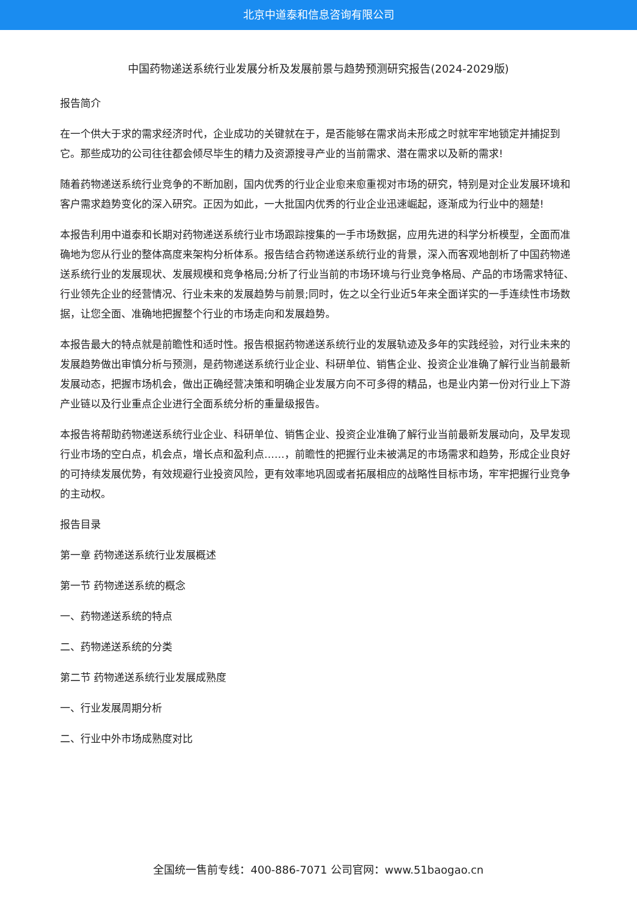北京中道泰和信息咨询有限公司
中国药物递送系统行业发展分析及发展前景与趋势预测研究报告(2024-2029版)
报告简介
在一个供大于求的需求经济时代，企业成功的关键就在于，是否能够在需求尚未形成之时就牢牢地锁定并捕捉到它。那些成功的公司往往都会倾尽毕生的精力及资源搜寻产业的当前需求、潜在需求以及新的需求!
随着药物递送系统行业竞争的不断加剧，国内优秀的行业企业愈来愈重视对市场的研究，特别是对企业发展环境和客户需求趋势变化的深入研究。正因为如此，一大批国内优秀的行业企业迅速崛起，逐渐成为行业中的翘楚!
本报告利用中道泰和长期对药物递送系统行业市场跟踪搜集的一手市场数据，应用先进的科学分析模型，全面而准确地为您从行业的整体高度来架构分析体系。报告结合药物递送系统行业的背景，深入而客观地剖析了中国药物递送系统行业的发展现状、发展规模和竞争格局;分析了行业当前的市场环境与行业竞争格局、产品的市场需求特征、行业领先企业的经营情况、行业未来的发展趋势与前景;同时，佐之以全行业近5年来全面详实的一手连续性市场数据，让您全面、准确地把握整个行业的市场走向和发展趋势。
本报告最大的特点就是前瞻性和适时性。报告根据药物递送系统行业的发展轨迹及多年的实践经验，对行业未来的发展趋势做出审慎分析与预测，是药物递送系统行业企业、科研单位、销售企业、投资企业准确了解行业当前最新发展动态，把握市场机会，做出正确经营决策和明确企业发展方向不可多得的精品，也是业内第一份对行业上下游产业链以及行业重点企业进行全面系统分析的重量级报告。
本报告将帮助药物递送系统行业企业、科研单位、销售企业、投资企业准确了解行业当前最新发展动向，及早发现行业市场的空白点，机会点，增长点和盈利点……，前瞻性的把握行业未被满足的市场需求和趋势，形成企业良好的可持续发展优势，有效规避行业投资风险，更有效率地巩固或者拓展相应的战略性目标市场，牢牢把握行业竞争的主动权。
报告目录
第一章 药物递送系统行业发展概述
第一节 药物递送系统的概念
一、药物递送系统的特点
二、药物递送系统的分类
第二节 药物递送系统行业发展成熟度
一、行业发展周期分析
二、行业中外市场成熟度对比
全国统一售前专线：400-886-7071 公司官网：www.51baogao.cn